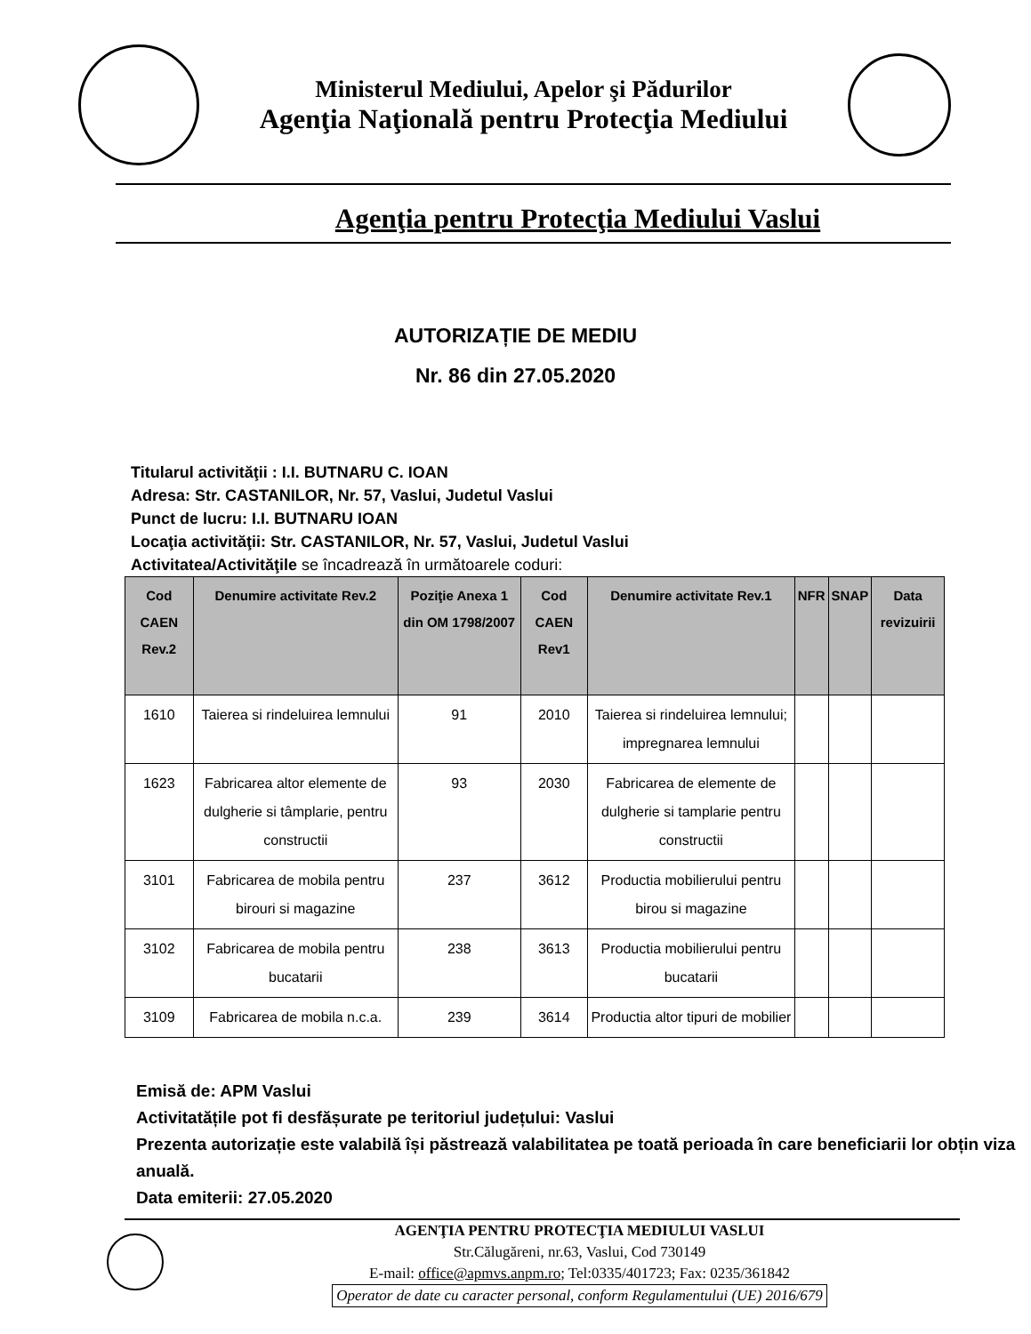Ministerul Mediului, Apelor şi Pădurilor
Agenţia Naţională pentru Protecţia Mediului
Agenţia pentru Protecţia Mediului Vaslui
AUTORIZAȚIE DE MEDIU
Nr. 86 din 27.05.2020
Titularul activităţii : I.I. BUTNARU C. IOAN
Adresa: Str. CASTANILOR, Nr. 57, Vaslui, Judetul Vaslui
Punct de lucru: I.I. BUTNARU IOAN
Locaţia activităţii: Str. CASTANILOR, Nr. 57, Vaslui, Judetul Vaslui
Activitatea/Activităţile se încadrează în următoarele coduri:
| Cod CAEN Rev.2 | Denumire activitate Rev.2 | Poziţie Anexa 1 din OM 1798/2007 | Cod CAEN Rev1 | Denumire activitate Rev.1 | NFR | SNAP | Data revizuirii |
| --- | --- | --- | --- | --- | --- | --- | --- |
| 1610 | Taierea si rindeluirea lemnului | 91 | 2010 | Taierea si rindeluirea lemnului; impregnarea lemnului | | | |
| 1623 | Fabricarea altor elemente de dulgherie si tâmplarie, pentru constructii | 93 | 2030 | Fabricarea de elemente de dulgherie si tamplarie pentru constructii | | | |
| 3101 | Fabricarea de mobila pentru birouri si magazine | 237 | 3612 | Productia mobilierului pentru birou si magazine | | | |
| 3102 | Fabricarea de mobila pentru bucatarii | 238 | 3613 | Productia mobilierului pentru bucatarii | | | |
| 3109 | Fabricarea de mobila n.c.a. | 239 | 3614 | Productia altor tipuri de mobilier | | | |
Emisă de: APM Vaslui
Activitatățile pot fi desfășurate pe teritoriul județului: Vaslui
Prezenta autorizație este valabilă își păstrează valabilitatea pe toată perioada în care beneficiarii lor obțin viza anuală.
Data emiterii: 27.05.2020
AGENŢIA PENTRU PROTECŢIA MEDIULUI VASLUI
Str.Călugăreni, nr.63, Vaslui, Cod 730149
E-mail: office@apmvs.anpm.ro; Tel:0335/401723; Fax: 0235/361842
Operator de date cu caracter personal, conform Regulamentului (UE) 2016/679